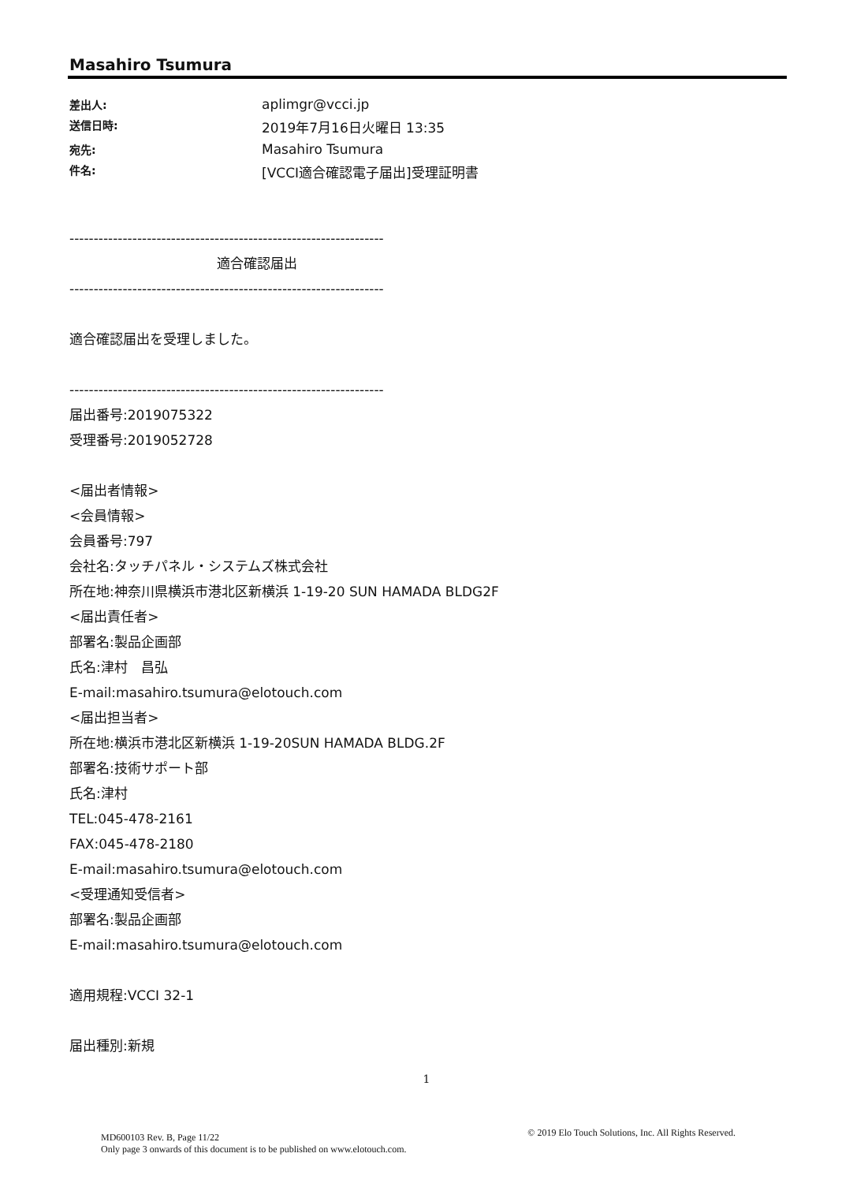Masahiro Tsumura
差出人: aplimgr@vcci.jp 送信日時: 2019年7月16日火曜日 13:35 宛先: Masahiro Tsumura 件名: [VCCI適合確認電子届出]受理証明書
-----------------------------------------------------------------
　　　　　　　　　　　適合確認届出
-----------------------------------------------------------------
適合確認届出を受理しました。
-----------------------------------------------------------------
届出番号:2019075322
受理番号:2019052728
<届出者情報>
<会員情報>
会員番号:797
会社名:タッチパネル・システムズ株式会社
所在地:神奈川県横浜市港北区新横浜 1-19-20 SUN HAMADA BLDG2F
<届出責任者>
部署名:製品企画部
氏名:津村　昌弘
E-mail:masahiro.tsumura@elotouch.com
<届出担当者>
所在地:横浜市港北区新横浜 1-19-20SUN HAMADA BLDG.2F
部署名:技術サポート部
氏名:津村
TEL:045-478-2161
FAX:045-478-2180
E-mail:masahiro.tsumura@elotouch.com
<受理通知受信者>
部署名:製品企画部
E-mail:masahiro.tsumura@elotouch.com
適用規程:VCCI 32-1
届出種別:新規
1
MD600103 Rev. B, Page 11/22
Only page 3 onwards of this document is to be published on www.elotouch.com.
© 2019 Elo Touch Solutions, Inc. All Rights Reserved.